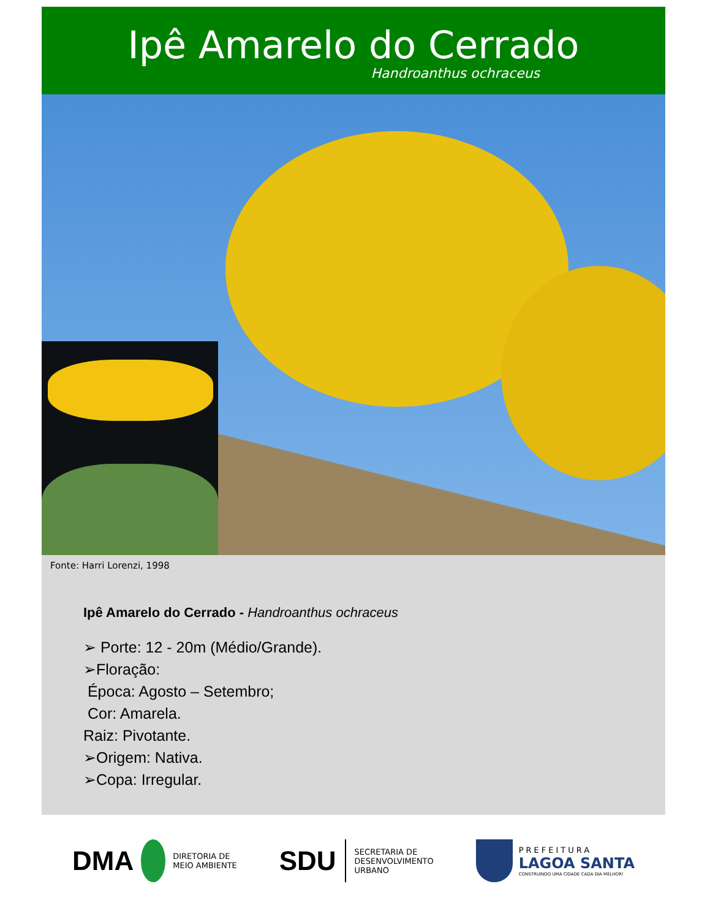Ipê Amarelo do Cerrado
Handroanthus ochraceus
Fonte: Harri Lorenzi, 1998
Ipê Amarelo do Cerrado - Handroanthus ochraceus
➢ Porte: 12 - 20m (Médio/Grande).
➢Floração:
Época: Agosto – Setembro;
Cor: Amarela.
Raiz: Pivotante.
➢Origem: Nativa.
➢Copa: Irregular.
DMA DIRETORIA DE
MEIO AMBIENTE
SDU SECRETARIA DE
DESENVOLVIMENTO
URBANO
PREFEITURA
LAGOA SANTA
CONSTRUINDO UMA CIDADE CADA DIA MELHOR!